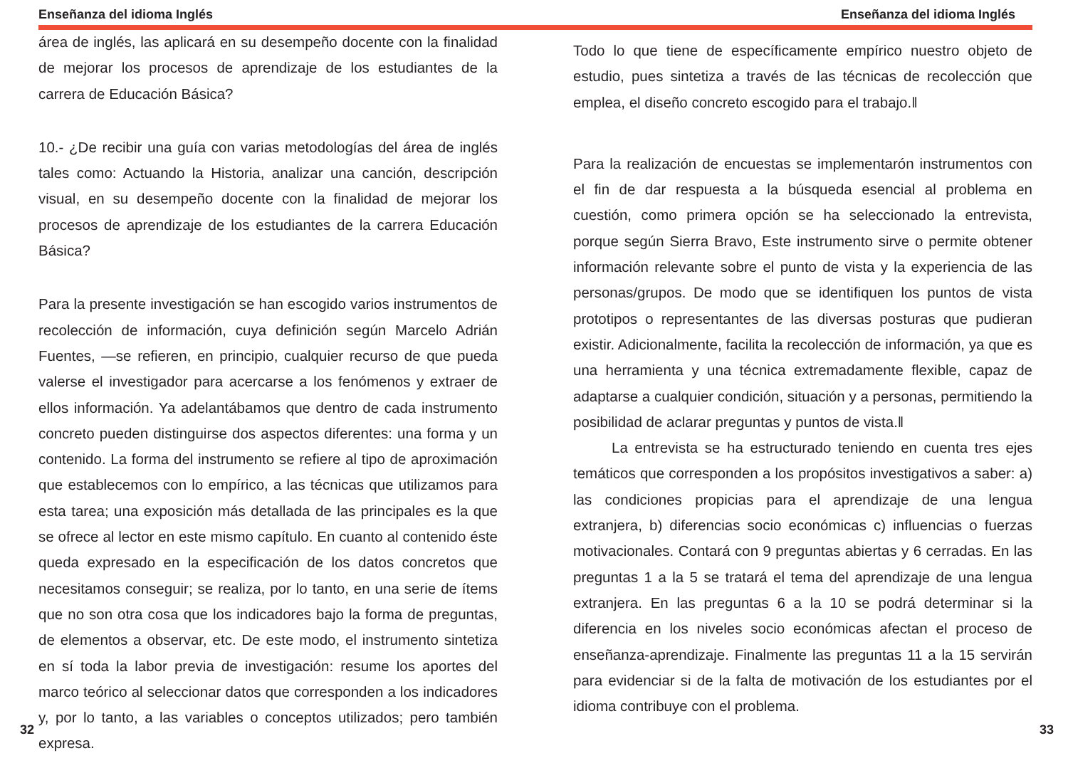Enseñanza del idioma Inglés Enseñanza del idioma Inglés
área de inglés, las aplicará en su desempeño docente con la finalidad de mejorar los procesos de aprendizaje de los estudiantes de la carrera de Educación Básica?
10.- ¿De recibir una guía con varias metodologías del área de inglés tales como: Actuando la Historia, analizar una canción, descripción visual, en su desempeño docente con la finalidad de mejorar los procesos de aprendizaje de los estudiantes de la carrera Educación Básica?
Para la presente investigación se han escogido varios instrumentos de recolección de información, cuya definición según Marcelo Adrián Fuentes, —se refieren, en principio, cualquier recurso de que pueda valerse el investigador para acercarse a los fenómenos y extraer de ellos información. Ya adelantábamos que dentro de cada instrumento concreto pueden distinguirse dos aspectos diferentes: una forma y un contenido. La forma del instrumento se refiere al tipo de aproximación que establecemos con lo empírico, a las técnicas que utilizamos para esta tarea; una exposición más detallada de las principales es la que se ofrece al lector en este mismo capítulo. En cuanto al contenido éste queda expresado en la especificación de los datos concretos que necesitamos conseguir; se realiza, por lo tanto, en una serie de ítems que no son otra cosa que los indicadores bajo la forma de preguntas, de elementos a observar, etc. De este modo, el instrumento sintetiza en sí toda la labor previa de investigación: resume los aportes del marco teórico al seleccionar datos que corresponden a los indicadores y, por lo tanto, a las variables o conceptos utilizados; pero también expresa.
Todo lo que tiene de específicamente empírico nuestro objeto de estudio, pues sintetiza a través de las técnicas de recolección que emplea, el diseño concreto escogido para el trabajo.‖
Para la realización de encuestas se implementarón instrumentos con el fin de dar respuesta a la búsqueda esencial al problema en cuestión, como primera opción se ha seleccionado la entrevista, porque según Sierra Bravo, Este instrumento sirve o permite obtener información relevante sobre el punto de vista y la experiencia de las personas/grupos. De modo que se identifiquen los puntos de vista prototipos o representantes de las diversas posturas que pudieran existir. Adicionalmente, facilita la recolección de información, ya que es una herramienta y una técnica extremadamente flexible, capaz de adaptarse a cualquier condición, situación y a personas, permitiendo la posibilidad de aclarar preguntas y puntos de vista.‖
La entrevista se ha estructurado teniendo en cuenta tres ejes temáticos que corresponden a los propósitos investigativos a saber: a) las condiciones propicias para el aprendizaje de una lengua extranjera, b) diferencias socio económicas c) influencias o fuerzas motivacionales. Contará con 9 preguntas abiertas y 6 cerradas. En las preguntas 1 a la 5 se tratará el tema del aprendizaje de una lengua extranjera. En las preguntas 6 a la 10 se podrá determinar si la diferencia en los niveles socio económicas afectan el proceso de enseñanza-aprendizaje. Finalmente las preguntas 11 a la 15 servirán para evidenciar si de la falta de motivación de los estudiantes por el idioma contribuye con el problema.
32 33